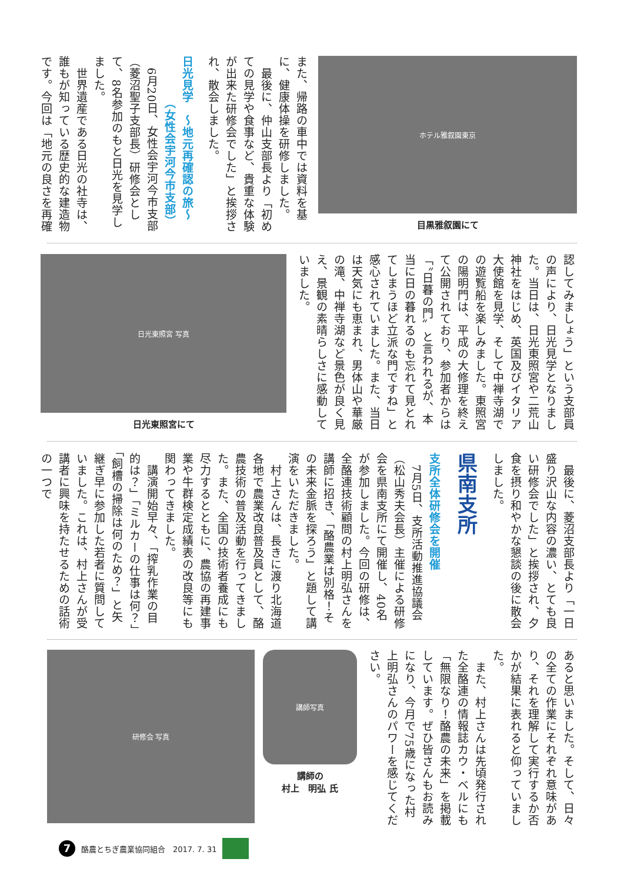ホテル雅叙園東京
目黒雅叙園にて
また、帰路の車中では資料を基に、健康体操を研修しました。
　最後に、仲山支部長より「初めての見学や食事など、貴重な体験が出来た研修会でした」と挨拶され、散会しました。
日光見学　～地元再確認の旅～
　　　　（女性会宇河今市支部）
　6月20日、女性会宇河今市支部（菱沼聖子支部長）研修会として、8名参加のもと日光を見学しました。
　世界遺産である日光の社寺は、誰もが知っている歴史的な建造物です。今回は「地元の良さを再確
認してみましょう」という支部員の声により、日光見学となりました。当日は、日光東照宮や二荒山神社をはじめ、英国及びイタリア大使館を見学、そして中禅寺湖での遊覧船を楽しみました。東照宮の陽明門は、平成の大修理を終えて公開されており、参加者からは「〝日暮の門〟と言われるが、本当に日の暮れるのも忘れて見とれてしまうほど立派な門ですね」と感心されていました。また、当日は天気にも恵まれ、男体山や華厳の滝、中禅寺湖など景色が良く見え、景観の素晴らしさに感動していました。
日光東照宮 写真
日光東照宮にて
　最後に、菱沼支部長より「一日盛り沢山な内容の濃い、とても良い研修会でした」と挨拶され、夕食を摂り和やかな懇談の後に散会しました。
県南支所
支所全体研修会を開催
　7月5日、支所活動推進協議会（松山秀夫会長）主催による研修会を県南支所にて開催し、40名が参加しました。今回の研修は、全酪連技術顧問の村上明弘さんを講師に招き、「酪農業は別格！その未来金脈を探ろう」と題して講演をいただきました。
　村上さんは、長きに渡り北海道各地で農業改良普及員として、酪農技術の普及活動を行ってきました。また、全国の技術者養成にも尽力するとともに、農協の再建事業や牛群検定成績表の改良等にも関わってきました。
　講演開始早々、「搾乳作業の目的は？」「ミルカーの仕事は何？」「飼槽の掃除は何のため？」と矢継ぎ早に参加した若者に質問していました。これは、村上さんが受講者に興味を持たせるための話術の一つで
あると思いました。そして、日々の全ての作業にそれぞれ意味があり、それを理解して実行するか否かが結果に表れると仰っていました。
　また、村上さんは先頃発行された全酪連の情報誌カウ・ベルにも「無限なり！酪農の未来」を掲載しています。ぜひ皆さんもお読みになり、今月で75歳になった村上明弘さんのパワーを感じてください。
講師写真
講師の
村上　明弘 氏
研修会 写真
7 酪農とちぎ農業協同組合　2017. 7. 31